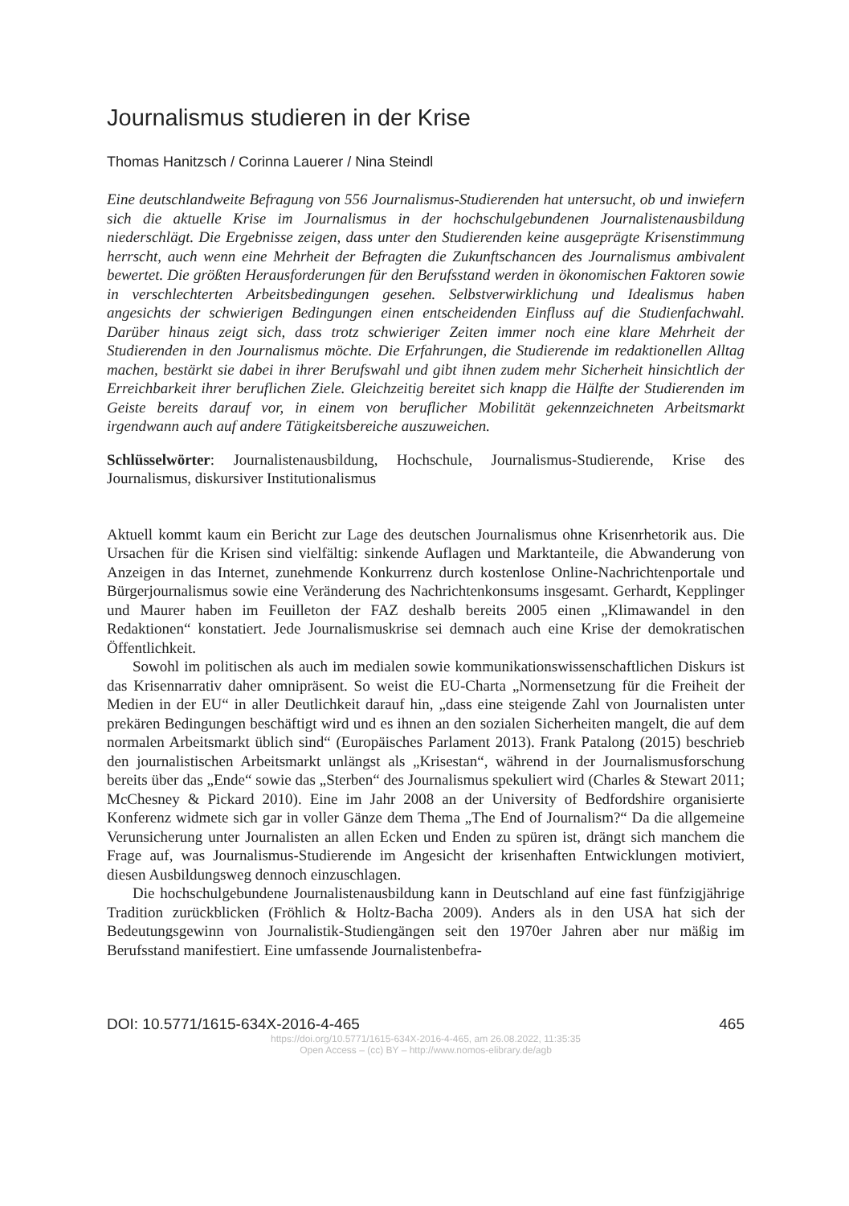Journalismus studieren in der Krise
Thomas Hanitzsch / Corinna Lauerer / Nina Steindl
Eine deutschlandweite Befragung von 556 Journalismus-Studierenden hat untersucht, ob und inwiefern sich die aktuelle Krise im Journalismus in der hochschulgebundenen Journalistenausbildung niederschlägt. Die Ergebnisse zeigen, dass unter den Studierenden keine ausgeprägte Krisenstimmung herrscht, auch wenn eine Mehrheit der Befragten die Zukunftschancen des Journalismus ambivalent bewertet. Die größten Herausforderungen für den Berufsstand werden in ökonomischen Faktoren sowie in verschlechterten Arbeitsbedingungen gesehen. Selbstverwirklichung und Idealismus haben angesichts der schwierigen Bedingungen einen entscheidenden Einfluss auf die Studienfachwahl. Darüber hinaus zeigt sich, dass trotz schwieriger Zeiten immer noch eine klare Mehrheit der Studierenden in den Journalismus möchte. Die Erfahrungen, die Studierende im redaktionellen Alltag machen, bestärkt sie dabei in ihrer Berufswahl und gibt ihnen zudem mehr Sicherheit hinsichtlich der Erreichbarkeit ihrer beruflichen Ziele. Gleichzeitig bereitet sich knapp die Hälfte der Studierenden im Geiste bereits darauf vor, in einem von beruflicher Mobilität gekennzeichneten Arbeitsmarkt irgendwann auch auf andere Tätigkeitsbereiche auszuweichen.
Schlüsselwörter: Journalistenausbildung, Hochschule, Journalismus-Studierende, Krise des Journalismus, diskursiver Institutionalismus
Aktuell kommt kaum ein Bericht zur Lage des deutschen Journalismus ohne Krisenrhetorik aus. Die Ursachen für die Krisen sind vielfältig: sinkende Auflagen und Marktanteile, die Abwanderung von Anzeigen in das Internet, zunehmende Konkurrenz durch kostenlose Online-Nachrichtenportale und Bürgerjournalismus sowie eine Veränderung des Nachrichtenkonsums insgesamt. Gerhardt, Kepplinger und Maurer haben im Feuilleton der FAZ deshalb bereits 2005 einen „Klimawandel in den Redaktionen“ konstatiert. Jede Journalismuskrise sei demnach auch eine Krise der demokratischen Öffentlichkeit.
Sowohl im politischen als auch im medialen sowie kommunikationswissenschaftlichen Diskurs ist das Krisennarrativ daher omnipräsent. So weist die EU-Charta „Normensetzung für die Freiheit der Medien in der EU“ in aller Deutlichkeit darauf hin, „dass eine steigende Zahl von Journalisten unter prekären Bedingungen beschäftigt wird und es ihnen an den sozialen Sicherheiten mangelt, die auf dem normalen Arbeitsmarkt üblich sind“ (Europäisches Parlament 2013). Frank Patalong (2015) beschrieb den journalistischen Arbeitsmarkt unlängst als „Krisestan“, während in der Journalismusforschung bereits über das „Ende“ sowie das „Sterben“ des Journalismus spekuliert wird (Charles & Stewart 2011; McChesney & Pickard 2010). Eine im Jahr 2008 an der University of Bedfordshire organisierte Konferenz widmete sich gar in voller Gänze dem Thema „The End of Journalism?“ Da die allgemeine Verunsicherung unter Journalisten an allen Ecken und Enden zu spüren ist, drängt sich manchem die Frage auf, was Journalismus-Studierende im Angesicht der krisenhaften Entwicklungen motiviert, diesen Ausbildungsweg dennoch einzuschlagen.
Die hochschulgebundene Journalistenausbildung kann in Deutschland auf eine fast fünfzigjährige Tradition zurückblicken (Fröhlich & Holtz-Bacha 2009). Anders als in den USA hat sich der Bedeutungsgewinn von Journalistik-Studiengängen seit den 1970er Jahren aber nur mäßig im Berufsstand manifestiert. Eine umfassende Journalistenbefra-
DOI: 10.5771/1615-634X-2016-4-465 465
https://doi.org/10.5771/1615-634X-2016-4-465, am 26.08.2022, 11:35:35
Open Access – (cc) BY – http://www.nomos-elibrary.de/agb